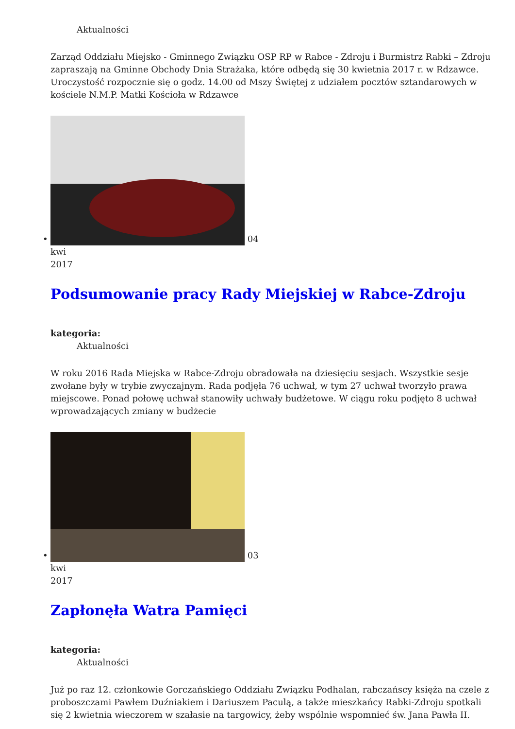Aktualności
Zarząd Oddziału Miejsko - Gminnego Związku OSP RP w Rabce - Zdroju i Burmistrz Rabki – Zdroju zapraszają na Gminne Obchody Dnia Strażaka, które odbędą się 30 kwietnia 2017 r. w Rdzawce. Uroczystość rozpocznie się o godz. 14.00 od Mszy Świętej z udziałem pocztów sztandarowych w kościele N.M.P. Matki Kościoła w Rdzawce
• 04
kwi
2017
Podsumowanie pracy Rady Miejskiej w Rabce-Zdroju
kategoria:
Aktualności
W roku 2016 Rada Miejska w Rabce-Zdroju obradowała na dziesięciu sesjach. Wszystkie sesje zwołane były w trybie zwyczajnym. Rada podjęła 76 uchwał, w tym 27 uchwał tworzyło prawa miejscowe. Ponad połowę uchwał stanowiły uchwały budżetowe. W ciągu roku podjęto 8 uchwał wprowadzających zmiany w budżecie
• 03
kwi
2017
Zapłonęła Watra Pamięci
kategoria:
Aktualności
Już po raz 12. członkowie Gorczańskiego Oddziału Związku Podhalan, rabczańscy księża na czele z proboszczami Pawłem Duźniakiem i Dariuszem Paculą, a także mieszkańcy Rabki-Zdroju spotkali się 2 kwietnia wieczorem w szałasie na targowicy, żeby wspólnie wspomnieć św. Jana Pawła II.